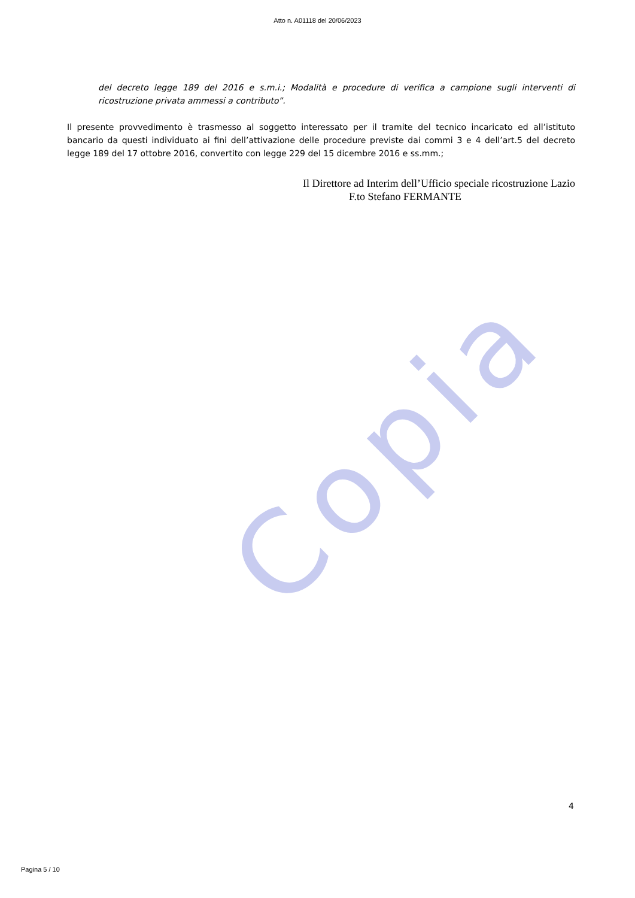Copia
Atto n. A01118 del 20/06/2023
del decreto legge 189 del 2016 e s.m.i.; Modalità e procedure di verifica a campione sugli interventi di ricostruzione privata ammessi a contributo”.
Il presente provvedimento è trasmesso al soggetto interessato per il tramite del tecnico incaricato ed all’istituto bancario da questi individuato ai fini dell’attivazione delle procedure previste dai commi 3 e 4 dell’art.5 del decreto legge 189 del 17 ottobre 2016, convertito con legge 229 del 15 dicembre 2016 e ss.mm.;
Il Direttore ad Interim dell’Ufficio speciale ricostruzione Lazio
F.to Stefano FERMANTE
4
Pagina 5 / 10